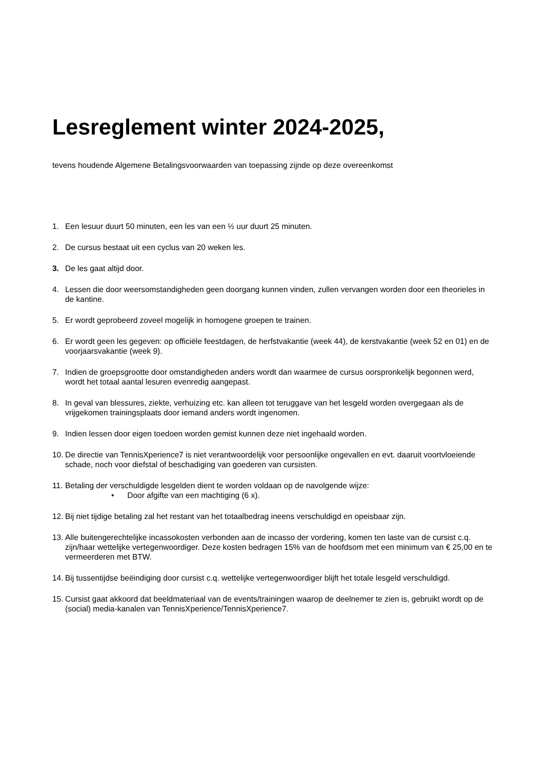Lesreglement winter 2024-2025,
tevens houdende Algemene Betalingsvoorwaarden van toepassing zijnde op deze overeenkomst
1. Een lesuur duurt 50 minuten, een les van een ½ uur duurt 25 minuten.
2. De cursus bestaat uit een cyclus van 20 weken les.
3. De les gaat altijd door.
4. Lessen die door weersomstandigheden geen doorgang kunnen vinden, zullen vervangen worden door een theorieles in de kantine.
5. Er wordt geprobeerd zoveel mogelijk in homogene groepen te trainen.
6. Er wordt geen les gegeven: op officiële feestdagen, de herfstvakantie (week 44), de kerstvakantie (week 52 en 01) en de voorjaarsvakantie (week 9).
7. Indien de groepsgrootte door omstandigheden anders wordt dan waarmee de cursus oorspronkelijk begonnen werd, wordt het totaal aantal lesuren evenredig aangepast.
8. In geval van blessures, ziekte, verhuizing etc. kan alleen tot teruggave van het lesgeld worden overgegaan als de vrijgekomen trainingsplaats door iemand anders wordt ingenomen.
9. Indien lessen door eigen toedoen worden gemist kunnen deze niet ingehaald worden.
10. De directie van TennisXperience7 is niet verantwoordelijk voor persoonlijke ongevallen en evt. daaruit voortvloeiende schade, noch voor diefstal of beschadiging van goederen van cursisten.
11. Betaling der verschuldigde lesgelden dient te worden voldaan op de navolgende wijze:
• Door afgifte van een machtiging (6 x).
12. Bij niet tijdige betaling zal het restant van het totaalbedrag ineens verschuldigd en opeisbaar zijn.
13. Alle buitengerechtelijke incassokosten verbonden aan de incasso der vordering, komen ten laste van de cursist c.q. zijn/haar wettelijke vertegenwoordiger. Deze kosten bedragen 15% van de hoofdsom met een minimum van € 25,00 en te vermeerderen met BTW.
14. Bij tussentijdse beëindiging door cursist c.q. wettelijke vertegenwoordiger blijft het totale lesgeld verschuldigd.
15. Cursist gaat akkoord dat beeldmateriaal van de events/trainingen waarop de deelnemer te zien is, gebruikt wordt op de (social) media-kanalen van TennisXperience/TennisXperience7.